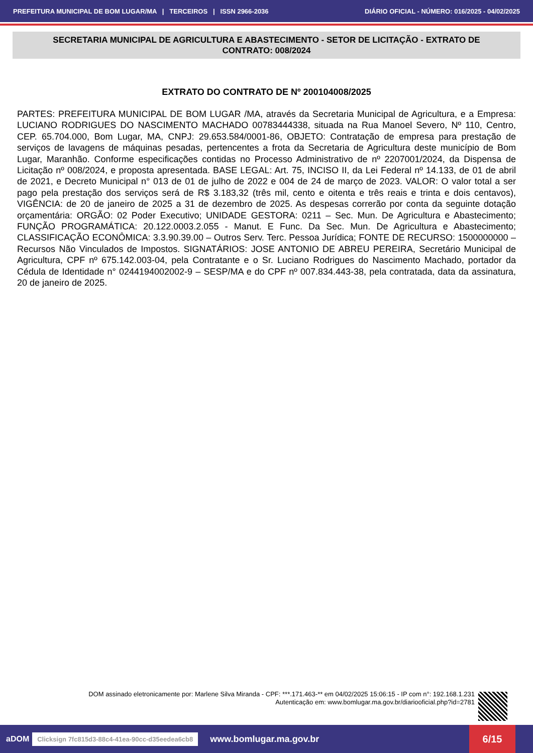PREFEITURA MUNICIPAL DE BOM LUGAR/MA | TERCEIROS | ISSN 2966-2036 DIÁRIO OFICIAL - NÚMERO: 016/2025 - 04/02/2025
SECRETARIA MUNICIPAL DE AGRICULTURA E ABASTECIMENTO - SETOR DE LICITAÇÃO - EXTRATO DE CONTRATO: 008/2024
EXTRATO DO CONTRATO DE Nº 200104008/2025
PARTES: PREFEITURA MUNICIPAL DE BOM LUGAR /MA, através da Secretaria Municipal de Agricultura, e a Empresa: LUCIANO RODRIGUES DO NASCIMENTO MACHADO 00783444338, situada na Rua Manoel Severo, Nº 110, Centro, CEP. 65.704.000, Bom Lugar, MA, CNPJ: 29.653.584/0001-86, OBJETO: Contratação de empresa para prestação de serviços de lavagens de máquinas pesadas, pertencentes a frota da Secretaria de Agricultura deste município de Bom Lugar, Maranhão. Conforme especificações contidas no Processo Administrativo de nº 2207001/2024, da Dispensa de Licitação nº 008/2024, e proposta apresentada. BASE LEGAL: Art. 75, INCISO II, da Lei Federal nº 14.133, de 01 de abril de 2021, e Decreto Municipal n° 013 de 01 de julho de 2022 e 004 de 24 de março de 2023. VALOR: O valor total a ser pago pela prestação dos serviços será de R$ 3.183,32 (três mil, cento e oitenta e três reais e trinta e dois centavos), VIGÊNCIA: de 20 de janeiro de 2025 a 31 de dezembro de 2025. As despesas correrão por conta da seguinte dotação orçamentária: ORGÃO: 02 Poder Executivo; UNIDADE GESTORA: 0211 – Sec. Mun. De Agricultura e Abastecimento; FUNÇÃO PROGRAMÁTICA: 20.122.0003.2.055 - Manut. E Func. Da Sec. Mun. De Agricultura e Abastecimento; CLASSIFICAÇÃO ECONÔMICA: 3.3.90.39.00 – Outros Serv. Terc. Pessoa Jurídica; FONTE DE RECURSO: 1500000000 – Recursos Não Vinculados de Impostos. SIGNATÁRIOS: JOSE ANTONIO DE ABREU PEREIRA, Secretário Municipal de Agricultura, CPF nº 675.142.003-04, pela Contratante e o Sr. Luciano Rodrigues do Nascimento Machado, portador da Cédula de Identidade n° 0244194002002-9 – SESP/MA e do CPF nº 007.834.443-38, pela contratada, data da assinatura, 20 de janeiro de 2025.
DOM assinado eletronicamente por: Marlene Silva Miranda - CPF: ***.171.463-** em 04/02/2025 15:06:15 - IP com n°: 192.168.1.231
Autenticação em: www.bomlugar.ma.gov.br/diariooficial.php?id=2781
aDOM Clicksign 7fc815d3-88c4-41ea-90cc-d35eedea6cb8 www.bomlugar.ma.gov.br
6/15